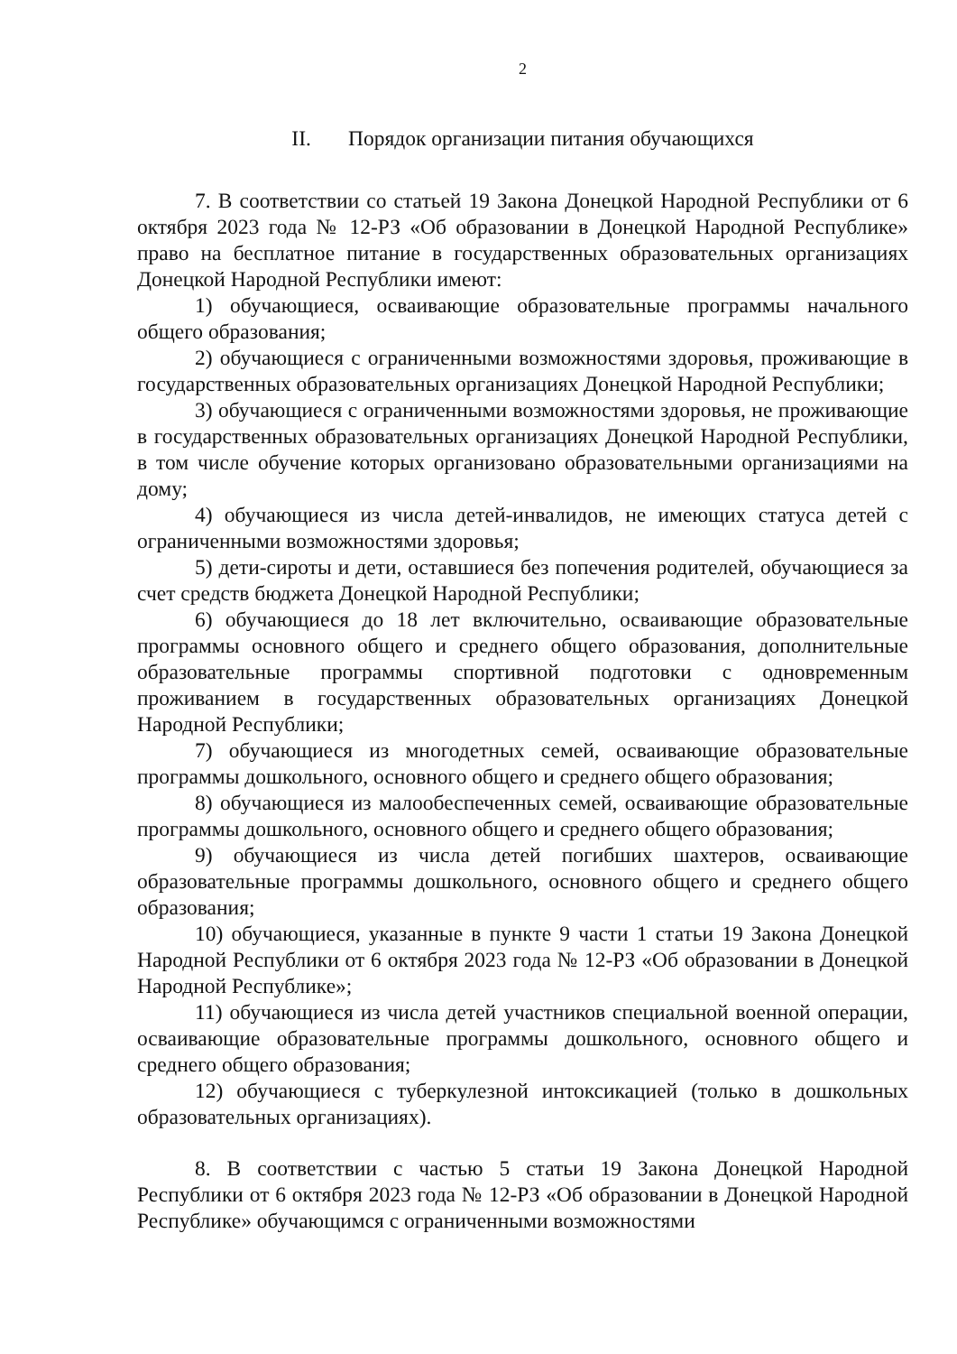2
II. Порядок организации питания обучающихся
7. В соответствии со статьей 19 Закона Донецкой Народной Республики от 6 октября 2023 года № 12-РЗ «Об образовании в Донецкой Народной Республике» право на бесплатное питание в государственных образовательных организациях Донецкой Народной Республики имеют:
1) обучающиеся, осваивающие образовательные программы начального общего образования;
2) обучающиеся с ограниченными возможностями здоровья, проживающие в государственных образовательных организациях Донецкой Народной Республики;
3) обучающиеся с ограниченными возможностями здоровья, не проживающие в государственных образовательных организациях Донецкой Народной Республики, в том числе обучение которых организовано образовательными организациями на дому;
4) обучающиеся из числа детей-инвалидов, не имеющих статуса детей с ограниченными возможностями здоровья;
5) дети-сироты и дети, оставшиеся без попечения родителей, обучающиеся за счет средств бюджета Донецкой Народной Республики;
6) обучающиеся до 18 лет включительно, осваивающие образовательные программы основного общего и среднего общего образования, дополнительные образовательные программы спортивной подготовки с одновременным проживанием в государственных образовательных организациях Донецкой Народной Республики;
7) обучающиеся из многодетных семей, осваивающие образовательные программы дошкольного, основного общего и среднего общего образования;
8) обучающиеся из малообеспеченных семей, осваивающие образовательные программы дошкольного, основного общего и среднего общего образования;
9) обучающиеся из числа детей погибших шахтеров, осваивающие образовательные программы дошкольного, основного общего и среднего общего образования;
10) обучающиеся, указанные в пункте 9 части 1 статьи 19 Закона Донецкой Народной Республики от 6 октября 2023 года № 12-РЗ «Об образовании в Донецкой Народной Республике»;
11) обучающиеся из числа детей участников специальной военной операции, осваивающие образовательные программы дошкольного, основного общего и среднего общего образования;
12) обучающиеся с туберкулезной интоксикацией (только в дошкольных образовательных организациях).
8. В соответствии с частью 5 статьи 19 Закона Донецкой Народной Республики от 6 октября 2023 года № 12-РЗ «Об образовании в Донецкой Народной Республике» обучающимся с ограниченными возможностями